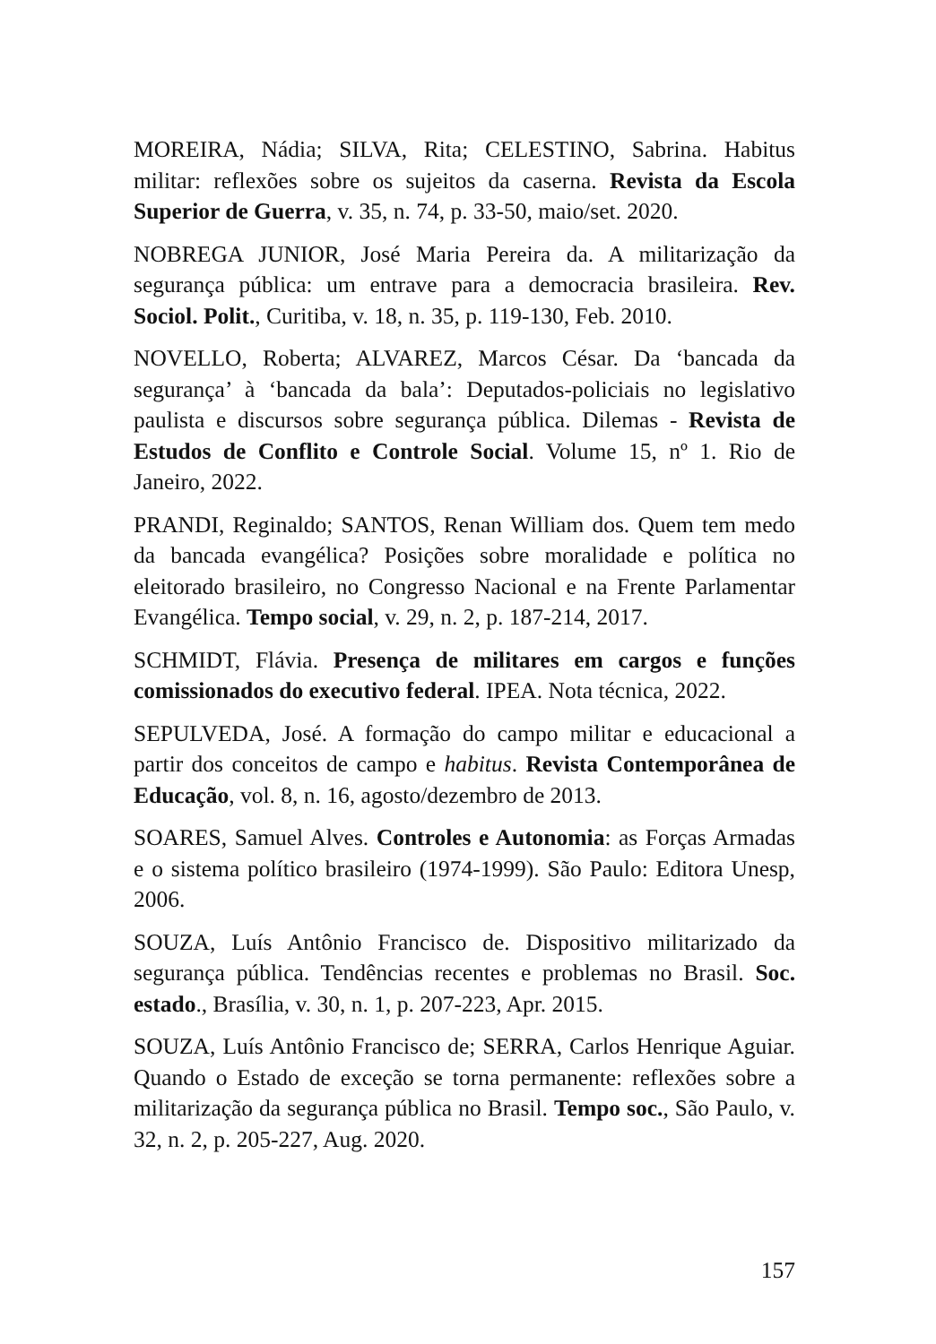MOREIRA, Nádia; SILVA, Rita; CELESTINO, Sabrina. Habitus militar: reflexões sobre os sujeitos da caserna. Revista da Escola Superior de Guerra, v. 35, n. 74, p. 33-50, maio/set. 2020.
NOBREGA JUNIOR, José Maria Pereira da. A militarização da segurança pública: um entrave para a democracia brasileira. Rev. Sociol. Polit., Curitiba, v. 18, n. 35, p. 119-130, Feb. 2010.
NOVELLO, Roberta; ALVAREZ, Marcos César. Da ‘bancada da segurança’ à ‘bancada da bala’: Deputados-policiais no legislativo paulista e discursos sobre segurança pública. Dilemas - Revista de Estudos de Conflito e Controle Social. Volume 15, nº 1. Rio de Janeiro, 2022.
PRANDI, Reginaldo; SANTOS, Renan William dos. Quem tem medo da bancada evangélica? Posições sobre moralidade e política no eleitorado brasileiro, no Congresso Nacional e na Frente Parlamentar Evangélica. Tempo social, v. 29, n. 2, p. 187-214, 2017.
SCHMIDT, Flávia. Presença de militares em cargos e funções comissionados do executivo federal. IPEA. Nota técnica, 2022.
SEPULVEDA, José. A formação do campo militar e educacional a partir dos conceitos de campo e habitus. Revista Contemporânea de Educação, vol. 8, n. 16, agosto/dezembro de 2013.
SOARES, Samuel Alves. Controles e Autonomia: as Forças Armadas e o sistema político brasileiro (1974-1999). São Paulo: Editora Unesp, 2006.
SOUZA, Luís Antônio Francisco de. Dispositivo militarizado da segurança pública. Tendências recentes e problemas no Brasil. Soc. estado., Brasília, v. 30, n. 1, p. 207-223, Apr. 2015.
SOUZA, Luís Antônio Francisco de; SERRA, Carlos Henrique Aguiar. Quando o Estado de exceção se torna permanente: reflexões sobre a militarização da segurança pública no Brasil. Tempo soc., São Paulo, v. 32, n. 2, p. 205-227, Aug. 2020.
157